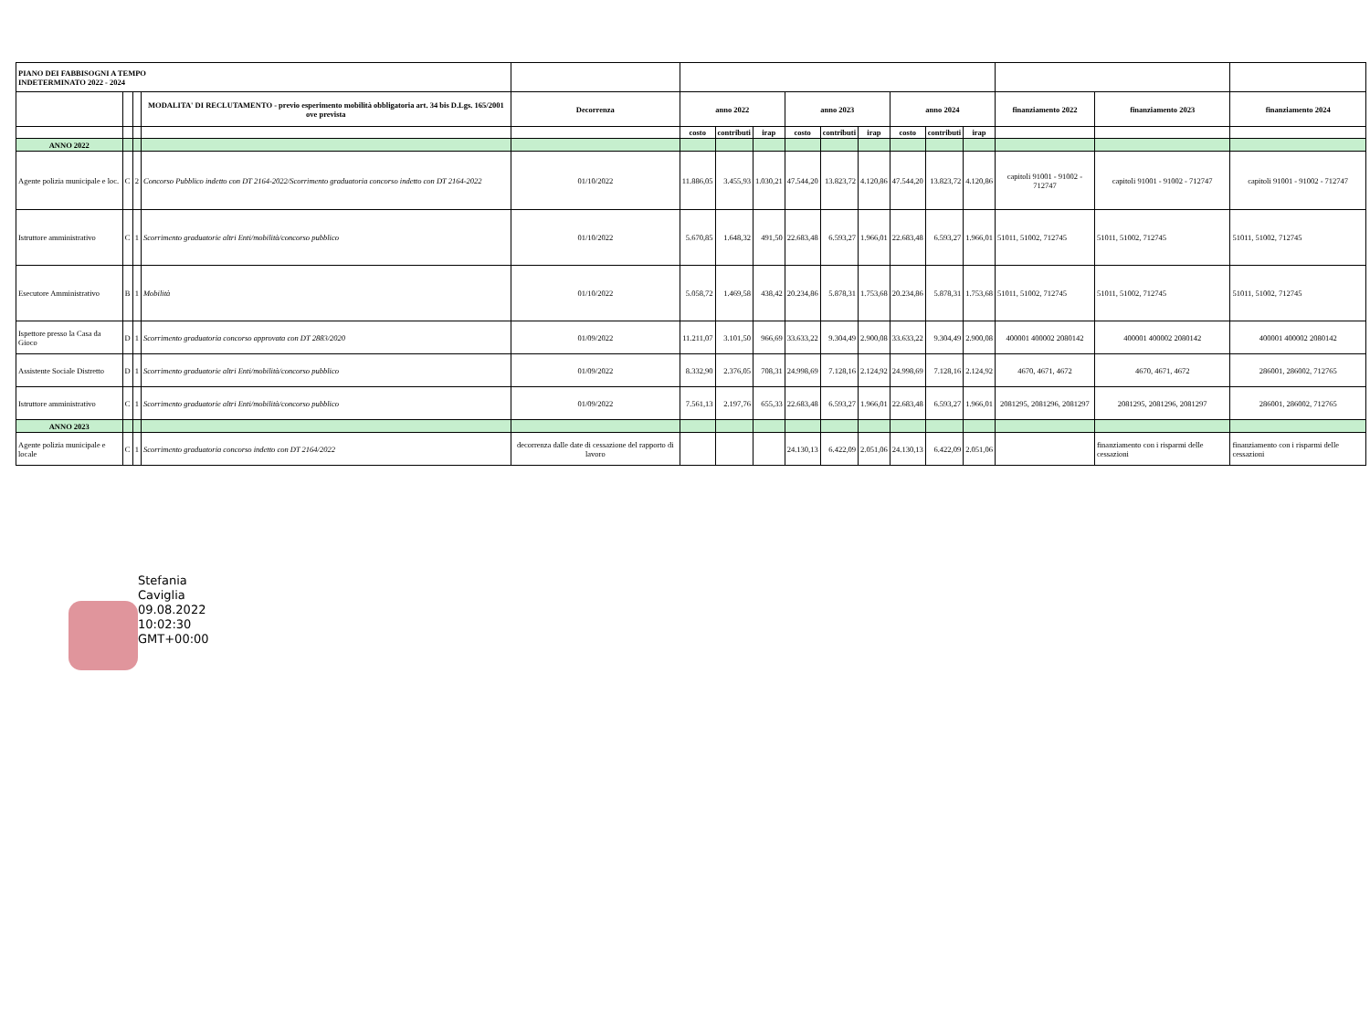| PIANO DEI FABBISOGNI A TEMPO INDETERMINATO 2022 - 2024 | | | | | | | | | | | | | | | | |
| | | | MODALITA' DI RECLUTAMENTO - previo esperimento mobilità obbligatoria art. 34 bis D.Lgs. 165/2001 ove prevista | Decorrenza | anno 2022 | | | anno 2023 | | | anno 2024 | | | finanziamento 2022 | finanziamento 2023 | finanziamento 2024 |
| | | | | | costo | contributi | irap | costo | contributi | irap | costo | contributi | irap | | | |
| ANNO 2022 | | | | | | | | | | | | | | | | |
| Agente polizia municipale e loc. | C | 2 | Concorso Pubblico indetto con DT 2164-2022/Scorrimento graduatoria concorso indetto con DT 2164-2022 | 01/10/2022 | 11.886,05 | 3.455,93 | 1.030,21 | 47.544,20 | 13.823,72 | 4.120,86 | 47.544,20 | 13.823,72 | 4.120,86 | capitoli 91001 - 91002 - 712747 | capitoli 91001 - 91002 - 712747 | capitoli 91001 - 91002 - 712747 |
| Istruttore amministrativo | C | 1 | Scorrimento graduatorie altri Enti/mobilità/concorso pubblico | 01/10/2022 | 5.670,85 | 1.648,32 | 491,50 | 22.683,48 | 6.593,27 | 1.966,01 | 22.683,48 | 6.593,27 | 1.966,01 | 51011, 51002, 712745 | 51011, 51002, 712745 | 51011, 51002, 712745 |
| Esecutore Amministrativo | B | 1 | Mobilità | 01/10/2022 | 5.058,72 | 1.469,58 | 438,42 | 20.234,86 | 5.878,31 | 1.753,68 | 20.234,86 | 5.878,31 | 1.753,68 | 51011, 51002, 712745 | 51011, 51002, 712745 | 51011, 51002, 712745 |
| Ispettore presso la Casa da Gioco | D | 1 | Scorrimento graduatoria concorso approvata con DT 2883/2020 | 01/09/2022 | 11.211,07 | 3.101,50 | 966,69 | 33.633,22 | 9.304,49 | 2.900,08 | 33.633,22 | 9.304,49 | 2.900,08 | 400001 400002 2080142 | 400001 400002 2080142 | 400001 400002 2080142 |
| Assistente Sociale Distretto | D | 1 | Scorrimento graduatorie altri Enti/mobilità/concorso pubblico | 01/09/2022 | 8.332,90 | 2.376,05 | 708,31 | 24.998,69 | 7.128,16 | 2.124,92 | 24.998,69 | 7.128,16 | 2.124,92 | 4670, 4671, 4672 | 4670, 4671, 4672 | 286001, 286002, 712765 |
| Istruttore amministrativo | C | 1 | Scorrimento graduatorie altri Enti/mobilità/concorso pubblico | 01/09/2022 | 7.561,13 | 2.197,76 | 655,33 | 22.683,48 | 6.593,27 | 1.966,01 | 22.683,48 | 6.593,27 | 1.966,01 | 2081295, 2081296, 2081297 | 2081295, 2081296, 2081297 | 286001, 286002, 712765 |
| ANNO 2023 | | | | | | | | | | | | | | | | |
| Agente polizia municipale e locale | C | 1 | Scorrimento graduatoria concorso indetto con DT 2164/2022 | decorrenza dalle date di cessazione del rapporto di lavoro | | | | 24.130,13 | 6.422,09 | 2.051,06 | 24.130,13 | 6.422,09 | 2.051,06 | | finanziamento con i risparmi delle cessazioni | finanziamento con i risparmi delle cessazioni |
Stefania
Caviglia
09.08.2022
10:02:30
GMT+00:00